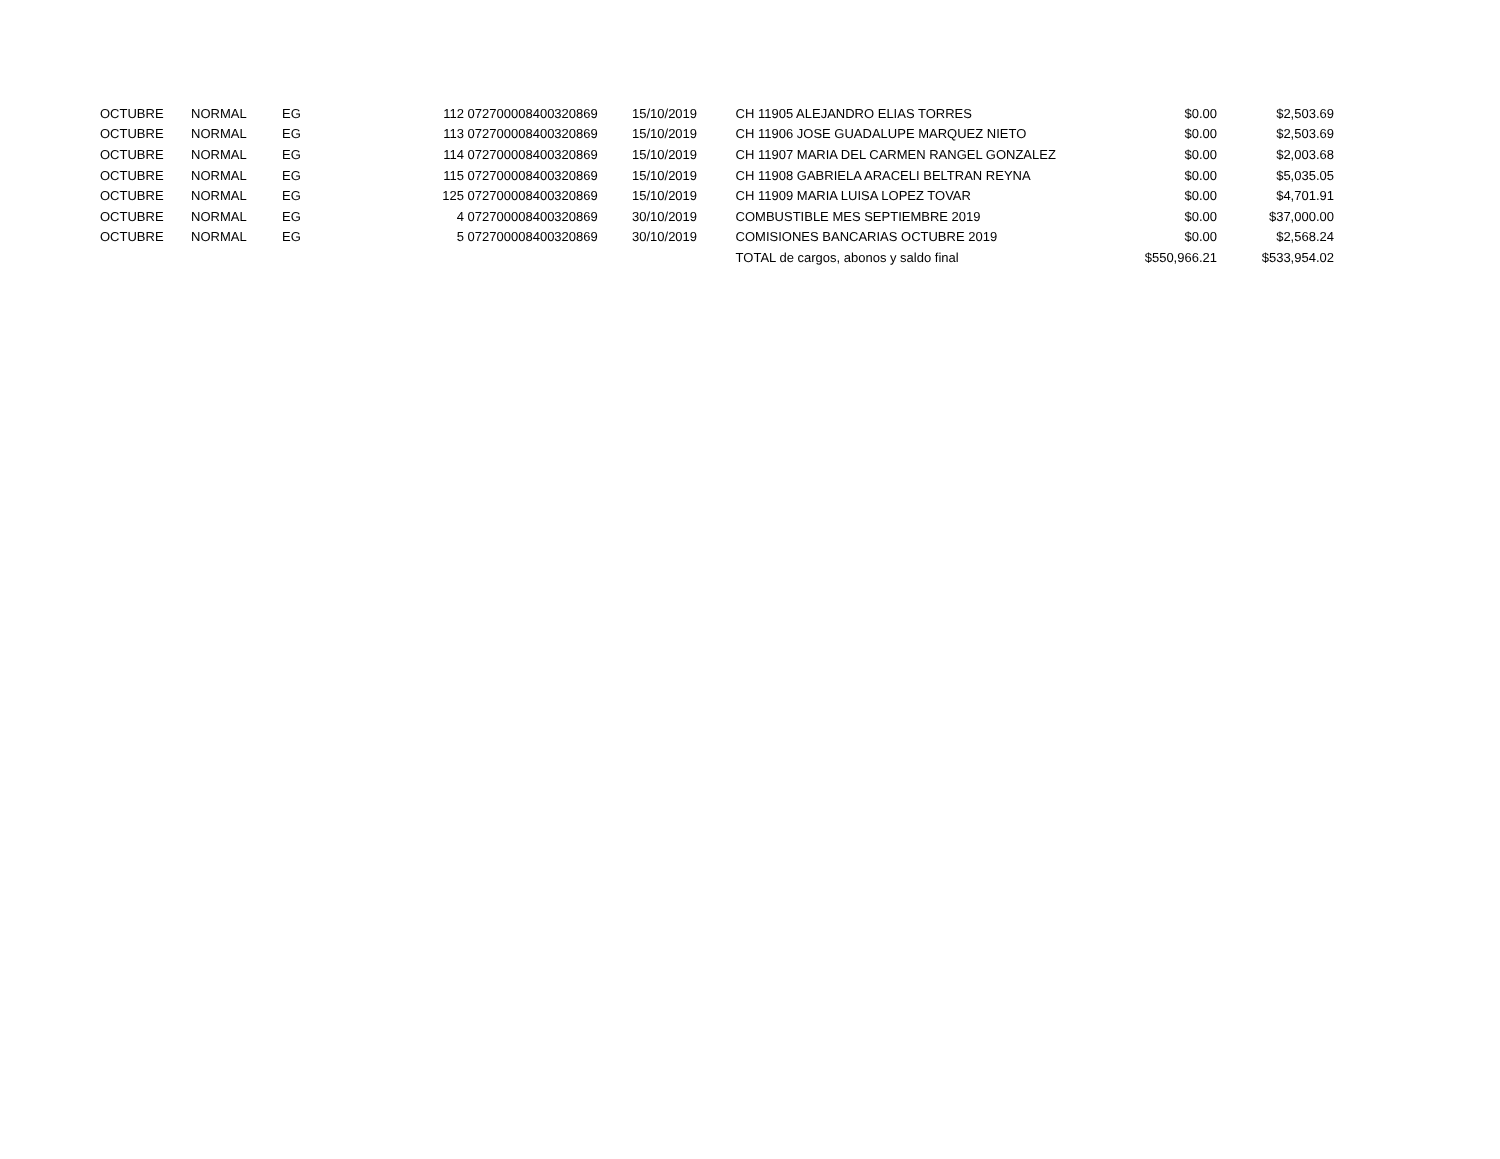| OCTUBRE | NORMAL | EG | 112 | 072700008400320869 | 15/10/2019 | CH 11905 ALEJANDRO ELIAS TORRES | $0.00 | $2,503.69 |
| OCTUBRE | NORMAL | EG | 113 | 072700008400320869 | 15/10/2019 | CH 11906 JOSE GUADALUPE MARQUEZ NIETO | $0.00 | $2,503.69 |
| OCTUBRE | NORMAL | EG | 114 | 072700008400320869 | 15/10/2019 | CH 11907 MARIA DEL CARMEN RANGEL GONZALEZ | $0.00 | $2,003.68 |
| OCTUBRE | NORMAL | EG | 115 | 072700008400320869 | 15/10/2019 | CH 11908 GABRIELA ARACELI BELTRAN REYNA | $0.00 | $5,035.05 |
| OCTUBRE | NORMAL | EG | 125 | 072700008400320869 | 15/10/2019 | CH 11909 MARIA LUISA LOPEZ TOVAR | $0.00 | $4,701.91 |
| OCTUBRE | NORMAL | EG | 4 | 072700008400320869 | 30/10/2019 | COMBUSTIBLE MES SEPTIEMBRE 2019 | $0.00 | $37,000.00 |
| OCTUBRE | NORMAL | EG | 5 | 072700008400320869 | 30/10/2019 | COMISIONES BANCARIAS OCTUBRE 2019 | $0.00 | $2,568.24 |
| | | | | | | TOTAL de cargos, abonos y saldo final | $550,966.21 | $533,954.02 |